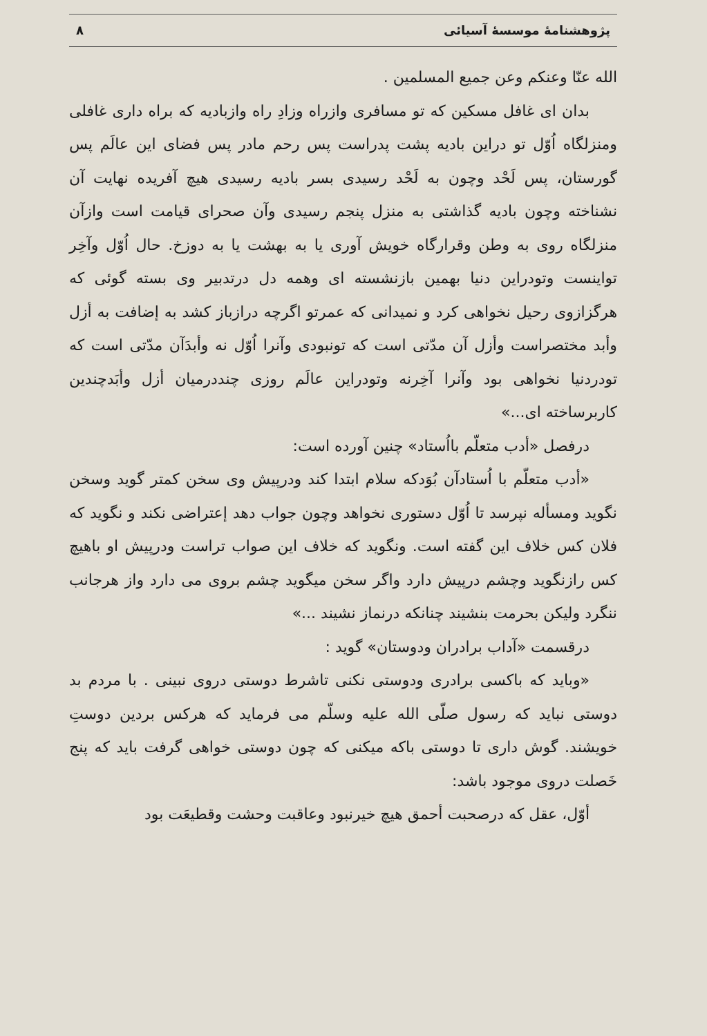پژوهشنامهٔ موسسهٔ آسیائی ۸
الله عنّا وعنکم وعن جمیع المسلمین .
بدان ای غافل مسکین که تو مسافری وازراه وزادِ راه وازبادیه که براه داری غافلی ومنزلگاه اُوّل تو دراین بادیه پشت پدراست پس رحم مادر پس فضای این عالَم پس گورستان، پس لَحْد وچون به لَحْد رسیدی بسر بادیه رسیدی هیچ آفریده نهایت آن نشناخته وچون بادیه گذاشتی به منزل پنجم رسیدی وآن صحرای قیامت است وازآن منزلگاه روی به وطن وقرارگاه خویش آوری یا به بهشت یا به دوزخ. حال اُوّل وآخِر تواینست وتودراین دنیا بهمین بازنشسته ای وهمه دل درتدبیر وی بسته گوئی که هرگزازوی رحیل نخواهی کرد و نمیدانی که عمرتو اگرچه درازباز کشد به إضافت به أزل وأبد مختصراست وأزل آن مدّتی است که تونبودی وآنرا اُوّل نه وأبدَآن مدّتی است که تودردنیا نخواهی بود وآنرا آخِرنه وتودراین عالَم روزی چنددرمیان أزل وأبَدچندین کاربرساخته ای...»
درفصل «أدب متعلّم بااُستاد» چنین آورده است:
«أدب متعلّم با اُستادآن بُوَدکه سلام ابتدا کند ودرپیش وی سخن کمتر گوید وسخن نگوید ومسأله نپرسد تا اُوّل دستوری نخواهد وچون جواب دهد إعتراضی نکند و نگوید که فلان کس خلاف این گفته است. ونگوید که خلاف این صواب تراست ودرپیش او باهیچ کس رازنگوید وچشم درپیش دارد واگر سخن میگوید چشم بروی می دارد واز هرجانب ننگرد ولیکن بحرمت بنشیند چنانکه درنماز نشیند ...»
درقسمت «آداب برادران ودوستان» گوید :
«وباید که باکسی برادری ودوستی نکنی تاشرط دوستی دروی نبینی . با مردم بد دوستی نباید که رسول صلّی الله علیه وسلّم می فرماید که هرکس بردین دوستِ خویشند. گوش داری تا دوستی باکه میکنی که چون دوستی خواهی گرفت باید که پنج خَصلت دروی موجود باشد:
أوّل، عقل که درصحبت أحمق هیچ خیرنبود وعاقبت وحشت وقطیعَت بود